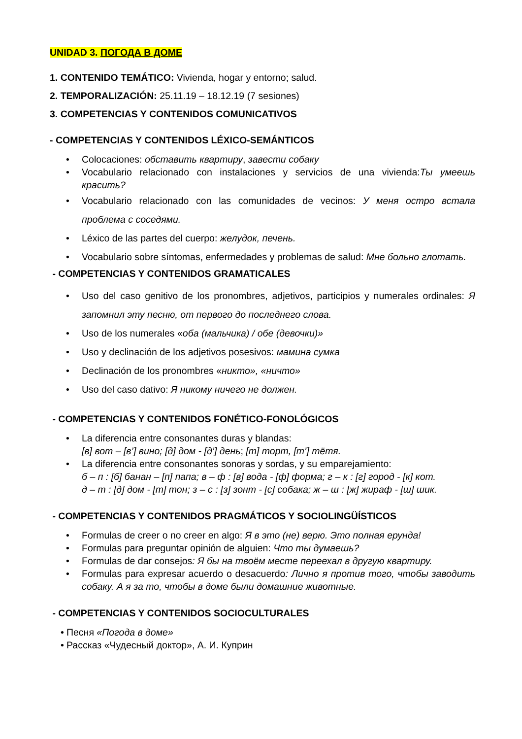UNIDAD 3. ПОГОДА В ДОМЕ
1. CONTENIDO TEMÁTICO: Vivienda, hogar y entorno; salud.
2. TEMPORALIZACIÓN: 25.11.19 – 18.12.19 (7 sesiones)
3. COMPETENCIAS Y CONTENIDOS COMUNICATIVOS
- COMPETENCIAS Y CONTENIDOS LÉXICO-SEMÁNTICOS
Colocaciones: обставить квартиру, завести собаку
Vocabulario relacionado con instalaciones y servicios de una vivienda:Ты умеешь красить?
Vocabulario relacionado con las comunidades de vecinos: У меня остро встала проблема с соседями.
Léxico de las partes del cuerpo: желудок, печень.
Vocabulario sobre síntomas, enfermedades y problemas de salud: Мне больно глотать.
- COMPETENCIAS Y CONTENIDOS GRAMATICALES
Uso del caso genitivo de los pronombres, adjetivos, participios y numerales ordinales: Я запомнил эту песню, от первого до последнего слова.
Uso de los numerales «оба (мальчика) / обе (девочки)»
Uso y declinación de los adjetivos posesivos: мамина сумка
Declinación de los pronombres «никто», «ничто»
Uso del caso dativo: Я никому ничего не должен.
- COMPETENCIAS Y CONTENIDOS FONÉTICO-FONOLÓGICOS
La diferencia entre consonantes duras y blandas:
[в] вот – [в’] вино; [д] дом - [д’] день; [т] торт, [т’] тётя.
La diferencia entre consonantes sonoras y sordas, y su emparejamiento:
б – п : [б] банан – [п] папа; в – ф : [в] вода - [ф] форма; г – к : [г] город - [к] кот.
д – т : [д] дом - [т] тон; з – с : [з] зонт - [с] собака; ж – ш : [ж] жираф - [ш] шик.
- COMPETENCIAS Y CONTENIDOS PRAGMÁTICOS Y SOCIOLINGÜÍSTICOS
Formulas de creer o no creer en algo: Я в это (не) верю. Это полная ерунда!
Formulas para preguntar opinión de alguien: Что ты думаешь?
Formulas de dar consejos: Я бы на твоём месте переехал в другую квартиру.
Formulas para expresar acuerdo o desacuerdo: Лично я против того, чтобы заводить собаку. А я за то, чтобы в доме были домашние животные.
- COMPETENCIAS Y CONTENIDOS SOCIOCULTURALES
Песня «Погода в доме»
Рассказ «Чудесный доктор», А. И. Куприн